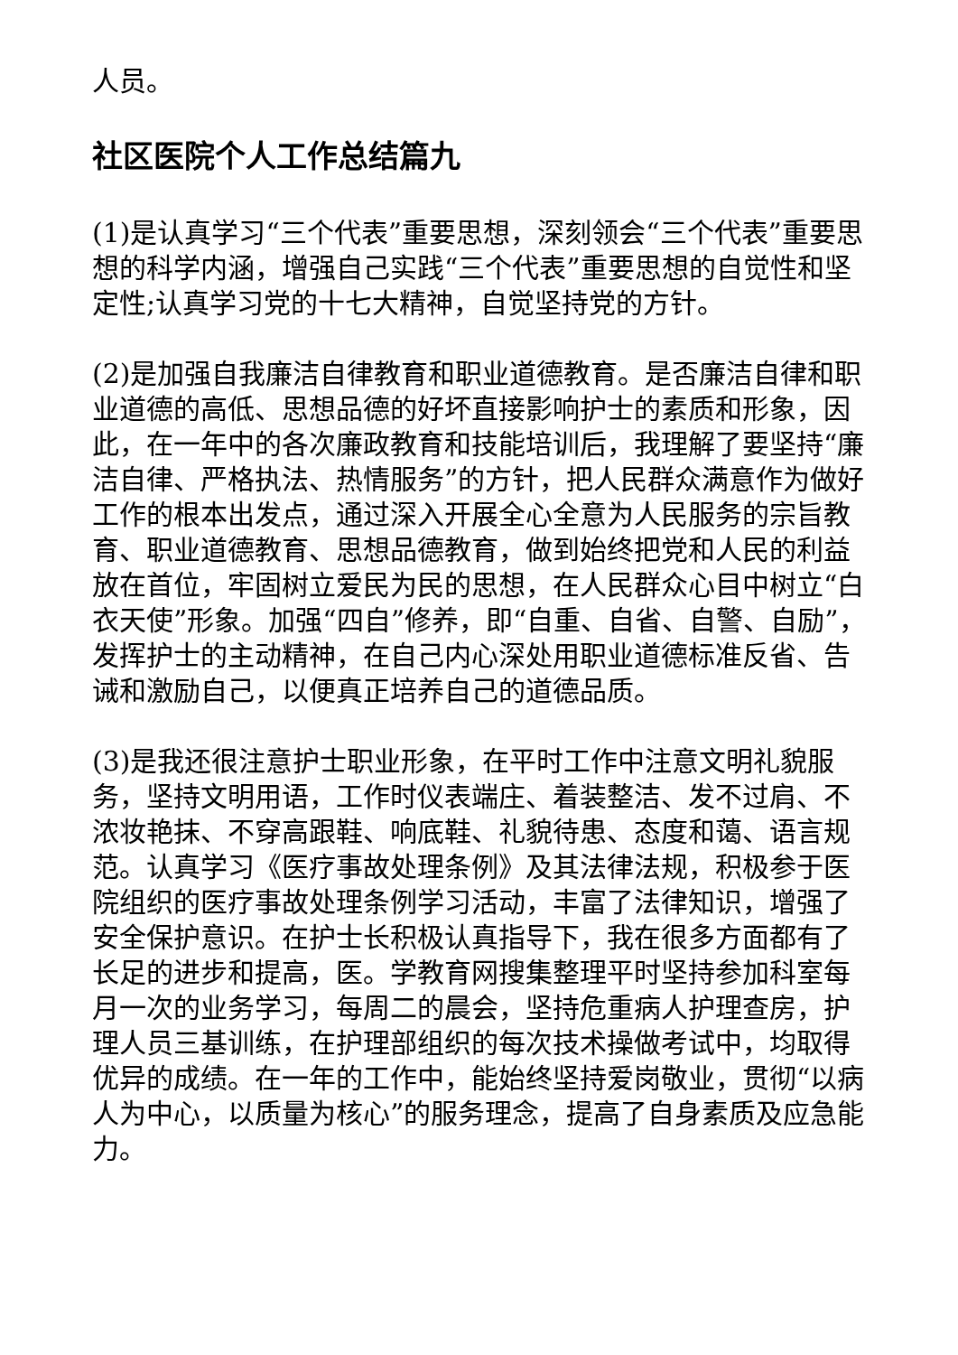人员。
社区医院个人工作总结篇九
(1)是认真学习“三个代表”重要思想，深刻领会“三个代表”重要思想的科学内涵，增强自己实践“三个代表”重要思想的自觉性和坚定性;认真学习党的十七大精神，自觉坚持党的方针。
(2)是加强自我廉洁自律教育和职业道德教育。是否廉洁自律和职业道德的高低、思想品德的好坏直接影响护士的素质和形象，因此，在一年中的各次廉政教育和技能培训后，我理解了要坚持“廉洁自律、严格执法、热情服务”的方针，把人民群众满意作为做好工作的根本出发点，通过深入开展全心全意为人民服务的宗旨教育、职业道德教育、思想品德教育，做到始终把党和人民的利益放在首位，牢固树立爱民为民的思想，在人民群众心目中树立“白衣天使”形象。加强“四自”修养，即“自重、自省、自警、自励”，发挥护士的主动精神，在自己内心深处用职业道德标准反省、告诫和激励自己，以便真正培养自己的道德品质。
(3)是我还很注意护士职业形象，在平时工作中注意文明礼貌服务，坚持文明用语，工作时仪表端庄、着装整洁、发不过肩、不浓妆艳抹、不穿高跟鞋、响底鞋、礼貌待患、态度和蔼、语言规范。认真学习《医疗事故处理条例》及其法律法规，积极参于医院组织的医疗事故处理条例学习活动，丰富了法律知识，增强了安全保护意识。在护士长积极认真指导下，我在很多方面都有了长足的进步和提高，医。学教育网搜集整理平时坚持参加科室每月一次的业务学习，每周二的晨会，坚持危重病人护理查房，护理人员三基训练，在护理部组织的每次技术操做考试中，均取得优异的成绩。在一年的工作中，能始终坚持爱岗敬业，贯彻“以病人为中心，以质量为核心”的服务理念，提高了自身素质及应急能力。